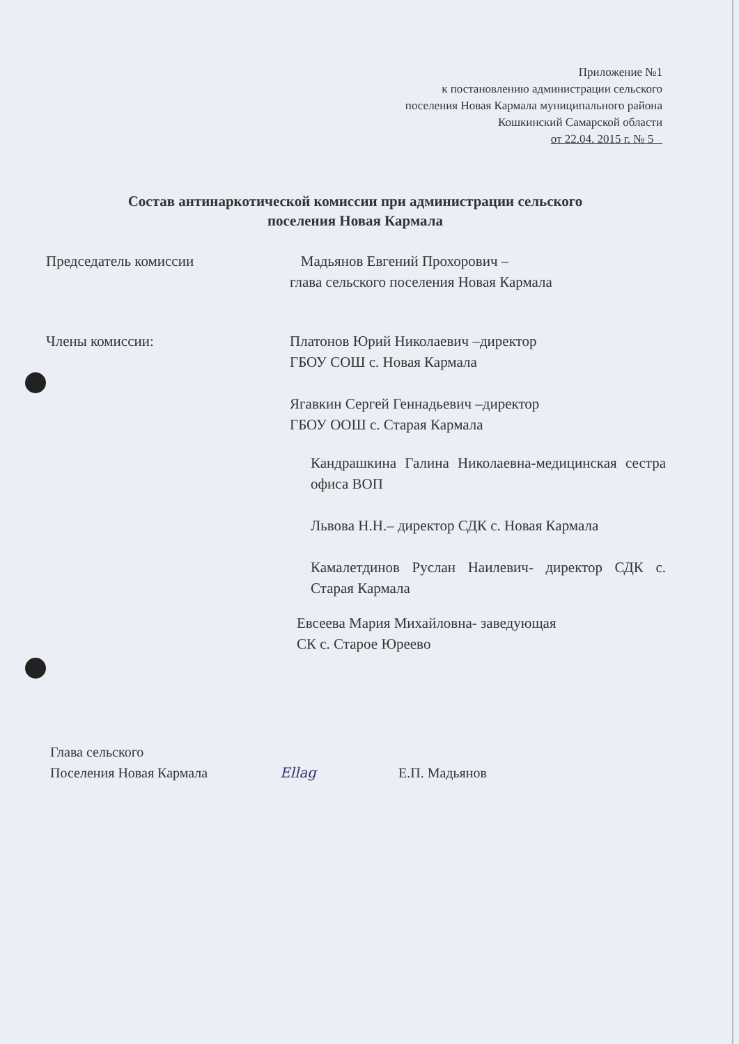Приложение №1
к постановлению администрации сельского
поселения Новая Кармала муниципального района
Кошкинский Самарской области
от 22.04. 2015 г. № 5
Состав антинаркотической комиссии при администрации сельского
поселения Новая Кармала
Председатель комиссии Мадьянов Евгений Прохорович –
глава сельского поселения Новая Кармала
Члены комиссии: Платонов Юрий Николаевич –директор
ГБОУ СОШ с. Новая Кармала
Ягавкин Сергей Геннадьевич –директор
ГБОУ ООШ с. Старая Кармала
Кандрашкина Галина Николаевна-медицинская сестра офиса ВОП
Львова Н.Н.– директор СДК с. Новая Кармала
Камалетдинов Руслан Наилевич- директор СДК с. Старая Кармала
Евсеева Мария Михайловна- заведующая
СК с. Старое Юреево
Глава сельского
Поселения Новая Кармала
Ellag Е.П. Мадьянов